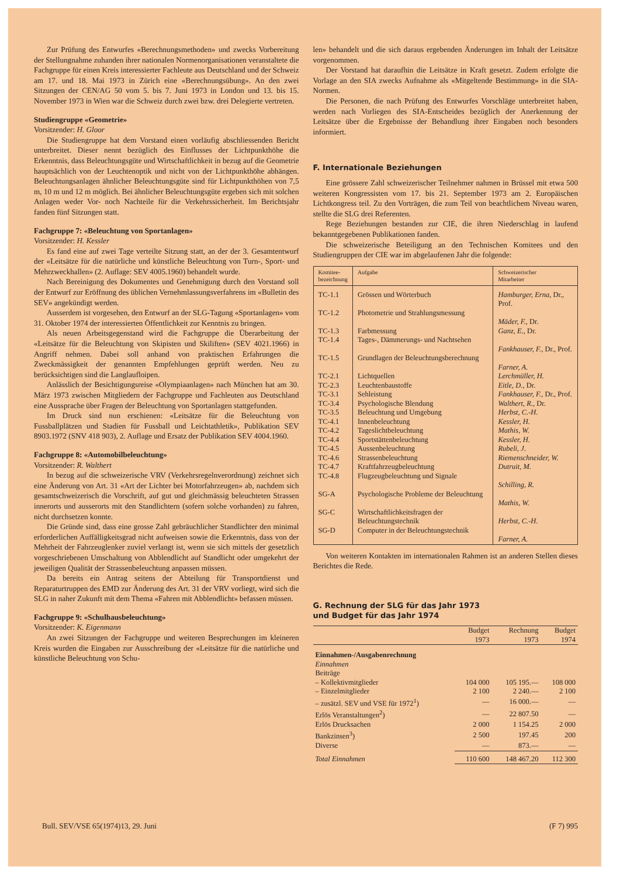Zur Prüfung des Entwurfes «Berechnungsmethoden» und zwecks Vorbereitung der Stellungnahme zuhanden ihrer nationalen Normenorganisationen veranstaltete die Fachgruppe für einen Kreis interessierter Fachleute aus Deutschland und der Schweiz am 17. und 18. Mai 1973 in Zürich eine «Berechnungsübung». An den zwei Sitzungen der CEN/AG 50 vom 5. bis 7. Juni 1973 in London und 13. bis 15. November 1973 in Wien war die Schweiz durch zwei bzw. drei Delegierte vertreten.
Studiengruppe «Geometrie»
Vorsitzender: H. Gloor
Die Studiengruppe hat dem Vorstand einen vorläufig abschliessenden Bericht unterbreitet. Dieser nennt bezüglich des Einflusses der Lichtpunkthöhe die Erkenntnis, dass Beleuchtungsgüte und Wirtschaftlichkeit in bezug auf die Geometrie hauptsächlich von der Leuchtenoptik und nicht von der Lichtpunkthöhe abhängen. Beleuchtungsanlagen ähnlicher Beleuchtungsgüte sind für Lichtpunkthöhen von 7,5 m, 10 m und 12 m möglich. Bei ähnlicher Beleuchtungsgüte ergeben sich mit solchen Anlagen weder Vor- noch Nachteile für die Verkehrssicherheit. Im Berichtsjahr fanden fünf Sitzungen statt.
Fachgruppe 7: «Beleuchtung von Sportanlagen»
Vorsitzender: H. Kessler
Es fand eine auf zwei Tage verteilte Sitzung statt, an der der 3. Gesamtentwurf der «Leitsätze für die natürliche und künstliche Beleuchtung von Turn-, Sport- und Mehrzweckhallen» (2. Auflage: SEV 4005.1960) behandelt wurde.
Nach Bereinigung des Dokumentes und Genehmigung durch den Vorstand soll der Entwurf zur Eröffnung des üblichen Vernehmlassungsverfahrens im «Bulletin des SEV» angekündigt werden.
Ausserdem ist vorgesehen, den Entwurf an der SLG-Tagung «Sportanlagen» vom 31. Oktober 1974 der interessierten Öffentlichkeit zur Kenntnis zu bringen.
Als neuen Arbeitsgegenstand wird die Fachgruppe die Überarbeitung der «Leitsätze für die Beleuchtung von Skipisten und Skiliften» (SEV 4021.1966) in Angriff nehmen. Dabei soll anhand von praktischen Erfahrungen die Zweckmässigkeit der genannten Empfehlungen geprüft werden. Neu zu berücksichtigen sind die Langlaufloipen.
Anlässlich der Besichtigungsreise «Olympiaanlagen» nach München hat am 30. März 1973 zwischen Mitgliedern der Fachgruppe und Fachleuten aus Deutschland eine Aussprache über Fragen der Beleuchtung von Sportanlagen stattgefunden.
Im Druck sind nun erschienen: «Leitsätze für die Beleuchtung von Fussballplätzen und Stadien für Fussball und Leichtathletik», Publikation SEV 8903.1972 (SNV 418 903), 2. Auflage und Ersatz der Publikation SEV 4004.1960.
Fachgruppe 8: «Automobilbeleuchtung»
Vorsitzender: R. Walthert
In bezug auf die schweizerische VRV (Verkehrsregelnverordnung) zeichnet sich eine Änderung von Art. 31 «Art der Lichter bei Motorfahrzeugen» ab, nachdem sich gesamtschweizerisch die Vorschrift, auf gut und gleichmässig beleuchteten Strassen innerorts und ausserorts mit den Standlichtern (sofern solche vorhanden) zu fahren, nicht durchsetzen konnte.
Die Gründe sind, dass eine grosse Zahl gebräuchlicher Standlichter den minimal erforderlichen Auffälligkeitsgrad nicht aufweisen sowie die Erkenntnis, dass von der Mehrheit der Fahrzeuglenker zuviel verlangt ist, wenn sie sich mittels der gesetzlich vorgeschriebenen Umschaltung von Abblendlicht auf Standlicht oder umgekehrt der jeweiligen Qualität der Strassenbeleuchtung anpassen müssen.
Da bereits ein Antrag seitens der Abteilung für Transportdienst und Reparaturtruppen des EMD zur Änderung des Art. 31 der VRV vorliegt, wird sich die SLG in naher Zukunft mit dem Thema «Fahren mit Abblendlicht» befassen müssen.
Fachgruppe 9: «Schulhausbeleuchtung»
Vorsitzender: K. Eigenmann
An zwei Sitzungen der Fachgruppe und weiteren Besprechungen im kleineren Kreis wurden die Eingaben zur Ausschreibung der «Leitsätze für die natürliche und künstliche Beleuchtung von Schu-
len» behandelt und die sich daraus ergebenden Änderungen im Inhalt der Leitsätze vorgenommen.
Der Vorstand hat daraufhin die Leitsätze in Kraft gesetzt. Zudem erfolgte die Vorlage an den SIA zwecks Aufnahme als «Mitgeltende Bestimmung» in die SIA-Normen.
Die Personen, die nach Prüfung des Entwurfes Vorschläge unterbreitet haben, werden nach Vorliegen des SIA-Entscheides bezüglich der Anerkennung der Leitsätze über die Ergebnisse der Behandlung ihrer Eingaben noch besonders informiert.
F. Internationale Beziehungen
Eine grössere Zahl schweizerischer Teilnehmer nahmen in Brüssel mit etwa 500 weiteren Kongressisten vom 17. bis 21. September 1973 am 2. Europäischen Lichtkongress teil. Zu den Vorträgen, die zum Teil von beachtlichem Niveau waren, stellte die SLG drei Referenten.
Rege Beziehungen bestanden zur CIE, die ihren Niederschlag in laufend bekanntgegebenen Publikationen fanden.
Die schweizerische Beteiligung an den Technischen Komitees und den Studiengruppen der CIE war im abgelaufenen Jahr die folgende:
| Komitee- bezeichnung | Aufgabe | Schweizerischer Mitarbeiter |
| --- | --- | --- |
| TC-1.1 | Grössen und Wörterbuch | Hamburger, Erna, Dr., Prof. |
| TC-1.2 | Photometrie und Strahlungsmessung | Mäder, F. , Dr. |
| TC-1.3 | Farbmessung | Ganz, E. , Dr. |
| TC-1.4 | Tages-, Dämmerungs- und Nachtsehen | Fankhauser, F. , Dr., Prof. |
| TC-1.5 | Grundlagen der Beleuchtungsberechnung | Farner, A. |
| TC-2.1 | Lichtquellen | Lerchmüller, H. |
| TC-2.3 | Leuchtenbaustoffe | Eitle, D. , Dr. |
| TC-3.1 | Sehleistung | Fankhauser, F. , Dr., Prof. |
| TC-3.4 | Psychologische Blendung | Walthert, R. , Dr. |
| TC-3.5 | Beleuchtung und Umgebung | Herbst, C.-H. |
| TC-4.1 | Innenbeleuchtung | Kessler, H. |
| TC-4.2 | Tageslichtbeleuchtung | Mathis, W. |
| TC-4.4 | Sportstättenbeleuchtung | Kessler, H. |
| TC-4.5 | Aussenbeleuchtung | Rubeli, J. |
| TC-4.6 | Strassenbeleuchtung | Riemenschneider, W. |
| TC-4.7 | Kraftfahrzeugbeleuchtung | Dutruit, M. |
| TC-4.8 | Flugzeugbeleuchtung und Signale | Schilling, R. |
| SG-A | Psychologische Probleme der Beleuchtung | Mathis, W. |
| SG-C | Wirtschaftlichkeitsfragen der Beleuchtungstechnik | Herbst, C.-H. |
| SG-D | Computer in der Beleuchtungstechnik | Farner, A. |
Von weiteren Kontakten im internationalen Rahmen ist an anderen Stellen dieses Berichtes die Rede.
G. Rechnung der SLG für das Jahr 1973
und Budget für das Jahr 1974
| | Budget 1973 | Rechnung 1973 | Budget 1974 |
| --- | --- | --- | --- |
| Einnahmen-/Ausgabenrechnung | | | |
| Einnahmen | | | |
| Beiträge | | | |
| – Kollektivmitglieder | 104 000 | 105 195.— | 108 000 |
| – Einzelmitglieder | 2 100 | 2 240.— | 2 100 |
| – zusätzl. SEV und VSE für 1972<sup>1</sup>) | — | 16 000.— | — |
| Erlös Veranstaltungen<sup>2</sup>) | — | 22 807.50 | — |
| Erlös Drucksachen | 2 000 | 1 154.25 | 2 000 |
| Bankzinsen<sup>3</sup>) | 2 500 | 197.45 | 200 |
| Diverse | — | 873.— | — |
| Total Einnahmen | 110 600 | 148 467.20 | 112 300 |
Bull. SEV/VSE 65(1974)13, 29. Juni (F 7) 995